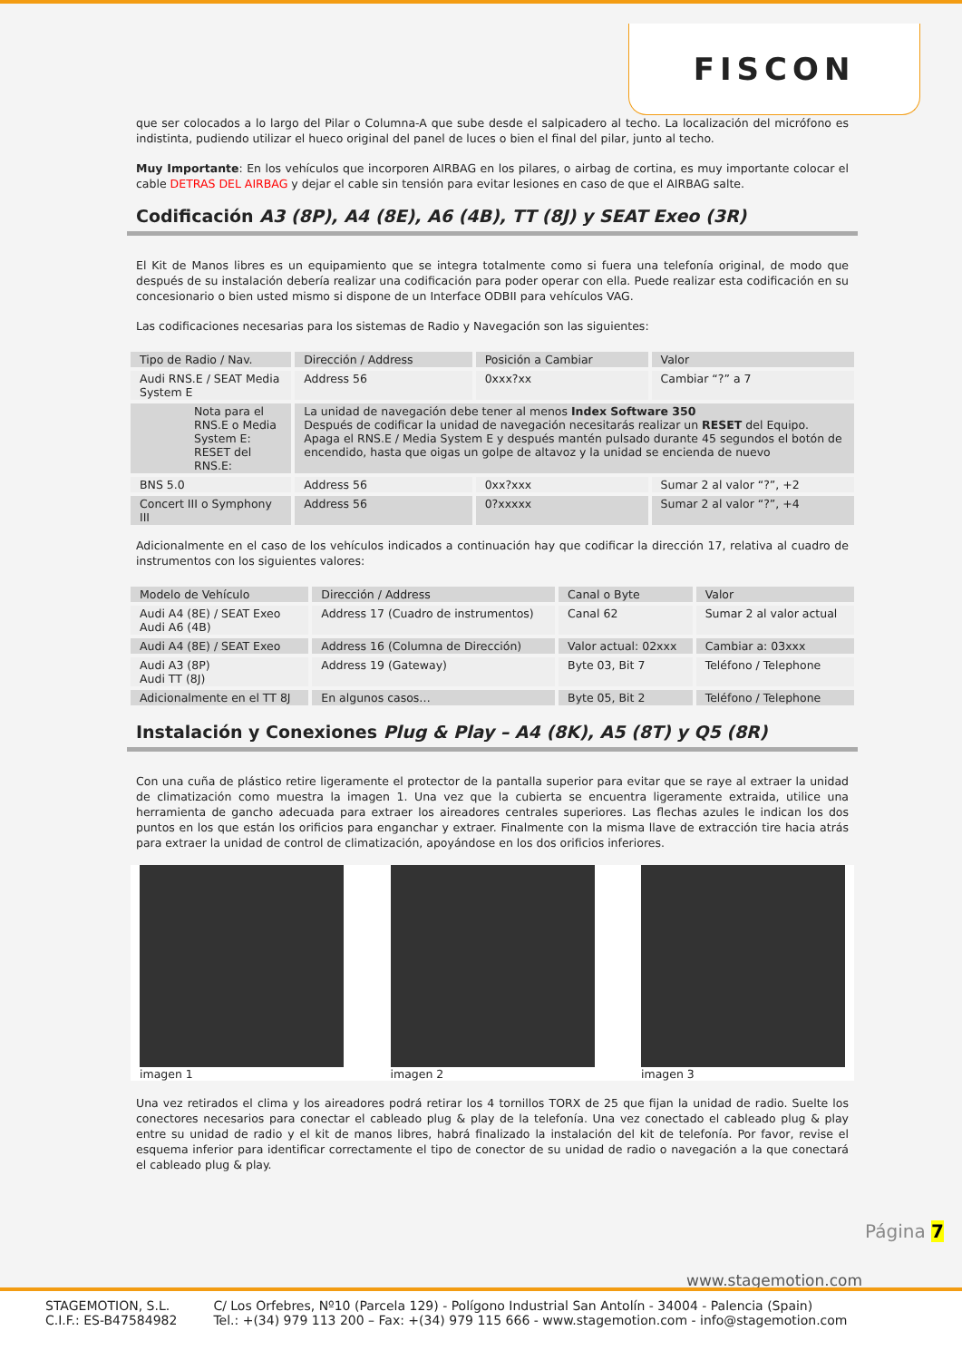FISCON
que ser colocados a lo largo del Pilar o Columna-A que sube desde el salpicadero al techo. La localización del micrófono es indistinta, pudiendo utilizar el hueco original del panel de luces o bien el final del pilar, junto al techo.
Muy Importante: En los vehículos que incorporen AIRBAG en los pilares, o airbag de cortina, es muy importante colocar el cable DETRAS DEL AIRBAG y dejar el cable sin tensión para evitar lesiones en caso de que el AIRBAG salte.
Codificación A3 (8P), A4 (8E), A6 (4B), TT (8J) y SEAT Exeo (3R)
El Kit de Manos libres es un equipamiento que se integra totalmente como si fuera una telefonía original, de modo que después de su instalación debería realizar una codificación para poder operar con ella. Puede realizar esta codificación en su concesionario o bien usted mismo si dispone de un Interface ODBII para vehículos VAG.
Las codificaciones necesarias para los sistemas de Radio y Navegación son las siguientes:
| Tipo de Radio / Nav. | Dirección / Address | Posición a Cambiar | Valor |
| --- | --- | --- | --- |
| Audi RNS.E / SEAT Media System E | Address 56 | 0xxx?xx | Cambiar “?” a 7 |
| Nota para el RNS.E o Media System E: RESET del RNS.E: | La unidad de navegación debe tener al menos Index Software 350 Después de codificar la unidad de navegación necesitarás realizar un RESET del Equipo. Apaga el RNS.E / Media System E y después mantén pulsado durante 45 segundos el botón de encendido, hasta que oigas un golpe de altavoz y la unidad se encienda de nuevo | | |
| BNS 5.0 | Address 56 | 0xx?xxx | Sumar 2 al valor “?”, +2 |
| Concert III o Symphony III | Address 56 | 0?xxxxx | Sumar 2 al valor “?”, +4 |
Adicionalmente en el caso de los vehículos indicados a continuación hay que codificar la dirección 17, relativa al cuadro de instrumentos con los siguientes valores:
| Modelo de Vehículo | Dirección / Address | Canal o Byte | Valor |
| --- | --- | --- | --- |
| Audi A4 (8E) / SEAT Exeo Audi A6 (4B) | Address 17 (Cuadro de instrumentos) | Canal 62 | Sumar 2 al valor actual |
| Audi A4 (8E) / SEAT Exeo | Address 16 (Columna de Dirección) | Valor actual: 02xxx | Cambiar a: 03xxx |
| Audi A3 (8P) Audi TT (8J) | Address 19 (Gateway) | Byte 03, Bit 7 | Teléfono / Telephone |
| Adicionalmente en el TT 8J | En algunos casos… | Byte 05, Bit 2 | Teléfono / Telephone |
Instalación y Conexiones Plug & Play – A4 (8K), A5 (8T) y Q5 (8R)
Con una cuña de plástico retire ligeramente el protector de la pantalla superior para evitar que se raye al extraer la unidad de climatización como muestra la imagen 1. Una vez que la cubierta se encuentra ligeramente extraida, utilice una herramienta de gancho adecuada para extraer los aireadores centrales superiores. Las flechas azules le indican los dos puntos en los que están los orificios para enganchar y extraer. Finalmente con la misma llave de extracción tire hacia atrás para extraer la unidad de control de climatización, apoyándose en los dos orificios inferiores.
imagen 1 imagen 2 imagen 3
Una vez retirados el clima y los aireadores podrá retirar los 4 tornillos TORX de 25 que fijan la unidad de radio. Suelte los conectores necesarios para conectar el cableado plug & play de la telefonía. Una vez conectado el cableado plug & play entre su unidad de radio y el kit de manos libres, habrá finalizado la instalación del kit de telefonía. Por favor, revise el esquema inferior para identificar correctamente el tipo de conector de su unidad de radio o navegación a la que conectará el cableado plug & play.
Página 7
www.stagemotion.com
STAGEMOTION, S.L.
C.I.F.: ES-B47584982
C/ Los Orfebres, Nº10 (Parcela 129) - Polígono Industrial San Antolín - 34004 - Palencia (Spain)
Tel.: +(34) 979 113 200 – Fax: +(34) 979 115 666 - www.stagemotion.com - info@stagemotion.com